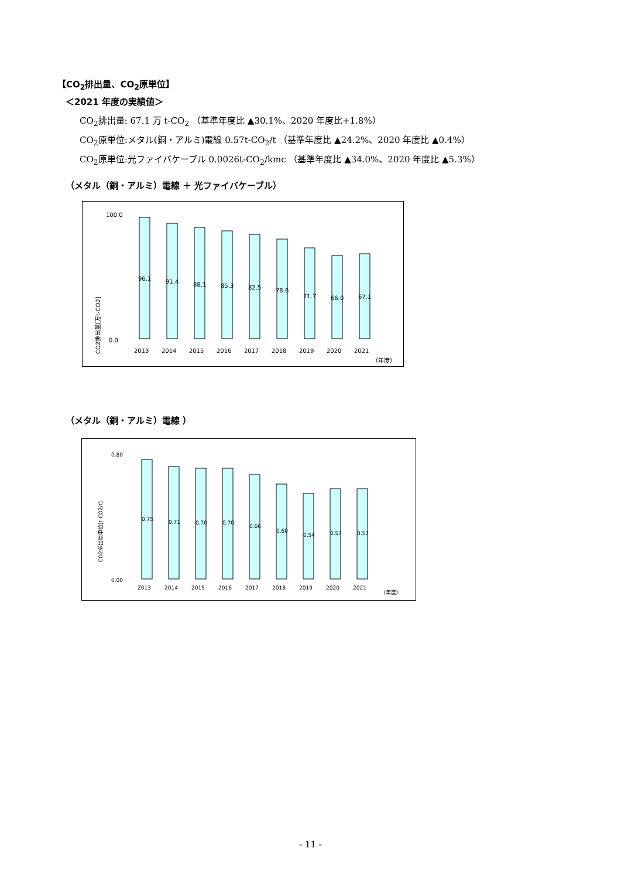【CO<sub>2</sub>排出量、CO<sub>2</sub>原単位】
＜2021 年度の実績値＞
CO<sub>2</sub>排出量: 67.1 万 t-CO<sub>2</sub> （基準年度比 ▲30.1%、2020 年度比+1.8%）
CO<sub>2</sub>原単位:メタル(銅・アルミ)電線 0.57t-CO<sub>2</sub>/t （基準年度比 ▲24.2%、2020 年度比 ▲0.4%）
CO<sub>2</sub>原単位:光ファイバケーブル 0.0026t-CO<sub>2</sub>/kmc （基準年度比 ▲34.0%、2020 年度比 ▲5.3%）
（メタル（銅・アルミ）電線 ＋ 光ファイバケーブル）
CO2排出量[万t-CO2]
96.1
91.4
88.1
85.3
82.5
78.6
71.7
66.0
67.1
100.0
0.0
2013
2014
2015
2016
2017
2018
2019
2020
2021
（年度）
（メタル（銅・アルミ）電線 ）
CO2排出原単位[t-CO2/t]
0.75
0.71
0.70
0.70
0.66
0.60
0.54
0.57
0.57
0.80
0.00
2013
2014
2015
2016
2017
2018
2019
2020
2021
（年度）
- 11 -